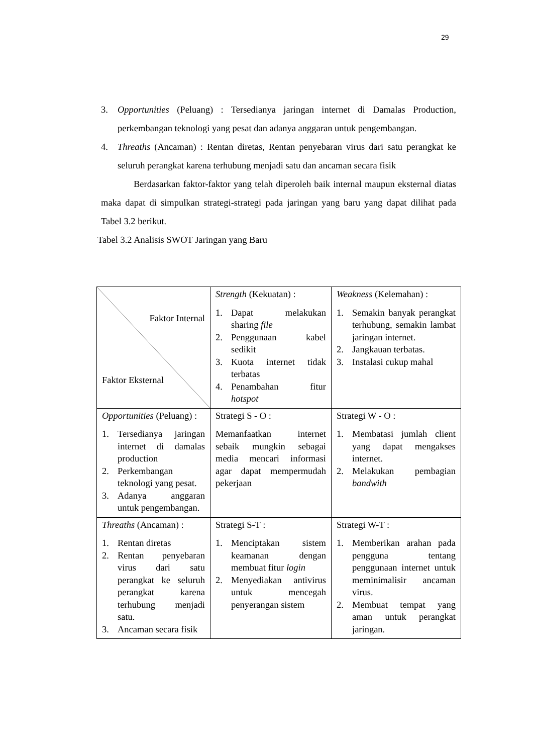29
3. Opportunities (Peluang) : Tersedianya jaringan internet di Damalas Production, perkembangan teknologi yang pesat dan adanya anggaran untuk pengembangan.
4. Threaths (Ancaman) : Rentan diretas, Rentan penyebaran virus dari satu perangkat ke seluruh perangkat karena terhubung menjadi satu dan ancaman secara fisik
Berdasarkan faktor-faktor yang telah diperoleh baik internal maupun eksternal diatas maka dapat di simpulkan strategi-strategi pada jaringan yang baru yang dapat dilihat pada Tabel 3.2 berikut.
Tabel 3.2 Analisis SWOT Jaringan yang Baru
| Faktor Internal Faktor Eksternal | Strength (Kekuatan) : 1. Dapat melakukan sharing file 2. Penggunaan kabel sedikit 3. Kuota internet tidak terbatas 4. Penambahan fitur hotspot | Weakness (Kelemahan) : 1. Semakin banyak perangkat terhubung, semakin lambat jaringan internet. 2. Jangkauan terbatas. 3. Instalasi cukup mahal |
| Opportunities (Peluang) : 1. Tersedianya jaringan internet di damalas production 2. Perkembangan teknologi yang pesat. 3. Adanya anggaran untuk pengembangan. | Strategi S - O : Memanfaatkan internet sebaik mungkin sebagai media mencari informasi agar dapat mempermudah pekerjaan | Strategi W - O : 1. Membatasi jumlah client yang dapat mengakses internet. 2. Melakukan pembagian bandwith |
| Threaths (Ancaman) : 1. Rentan diretas 2. Rentan penyebaran virus dari satu perangkat ke seluruh perangkat karena terhubung menjadi satu. 3. Ancaman secara fisik | Strategi S-T : 1. Menciptakan sistem keamanan dengan membuat fitur login 2. Menyediakan antivirus untuk mencegah penyerangan sistem | Strategi W-T : 1. Memberikan arahan pada pengguna tentang penggunaan internet untuk meminimalisir ancaman virus. 2. Membuat tempat yang aman untuk perangkat jaringan. |